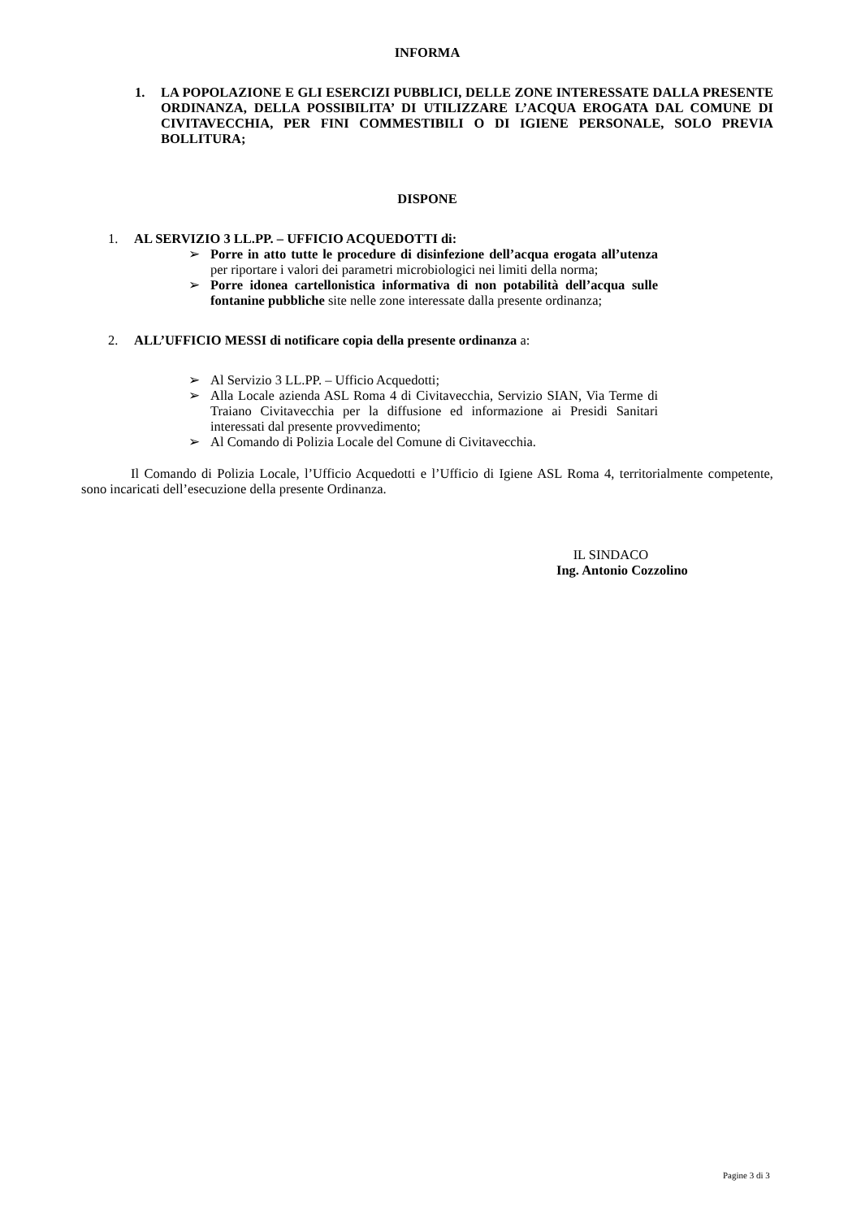INFORMA
1. LA POPOLAZIONE E GLI ESERCIZI PUBBLICI, DELLE ZONE INTERESSATE DALLA PRESENTE ORDINANZA, DELLA POSSIBILITA’ DI UTILIZZARE L’ACQUA EROGATA DAL COMUNE DI CIVITAVECCHIA, PER FINI COMMESTIBILI O DI IGIENE PERSONALE, SOLO PREVIA BOLLITURA;
DISPONE
1. AL SERVIZIO 3 LL.PP. – UFFICIO ACQUEDOTTI di:
➢ Porre in atto tutte le procedure di disinfezione dell’acqua erogata all’utenza per riportare i valori dei parametri microbiologici nei limiti della norma;
➢ Porre idonea cartellonistica informativa di non potabilità dell’acqua sulle fontanine pubbliche site nelle zone interessate dalla presente ordinanza;
2. ALL’UFFICIO MESSI di notificare copia della presente ordinanza a:
➢ Al Servizio 3 LL.PP. – Ufficio Acquedotti;
➢ Alla Locale azienda ASL Roma 4 di Civitavecchia, Servizio SIAN, Via Terme di Traiano Civitavecchia per la diffusione ed informazione ai Presidi Sanitari interessati dal presente provvedimento;
➢ Al Comando di Polizia Locale del Comune di Civitavecchia.
Il Comando di Polizia Locale, l’Ufficio Acquedotti e l’Ufficio di Igiene ASL Roma 4, territorialmente competente, sono incaricati dell’esecuzione della presente Ordinanza.
IL SINDACO
Ing. Antonio Cozzolino
Pagine 3 di 3